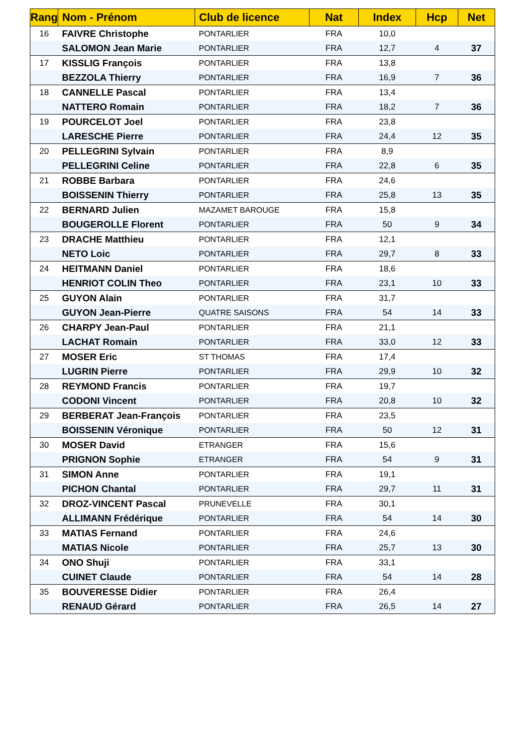| Rang | Nom - Prénom | Club de licence | Nat | Index | Hcp | Net |
| --- | --- | --- | --- | --- | --- | --- |
| 16 | FAIVRE Christophe | PONTARLIER | FRA | 10,0 | | |
| | SALOMON Jean Marie | PONTARLIER | FRA | 12,7 | 4 | 37 |
| 17 | KISSLIG François | PONTARLIER | FRA | 13,8 | | |
| | BEZZOLA Thierry | PONTARLIER | FRA | 16,9 | 7 | 36 |
| 18 | CANNELLE Pascal | PONTARLIER | FRA | 13,4 | | |
| | NATTERO Romain | PONTARLIER | FRA | 18,2 | 7 | 36 |
| 19 | POURCELOT Joel | PONTARLIER | FRA | 23,8 | | |
| | LARESCHE Pierre | PONTARLIER | FRA | 24,4 | 12 | 35 |
| 20 | PELLEGRINI Sylvain | PONTARLIER | FRA | 8,9 | | |
| | PELLEGRINI Celine | PONTARLIER | FRA | 22,8 | 6 | 35 |
| 21 | ROBBE Barbara | PONTARLIER | FRA | 24,6 | | |
| | BOISSENIN Thierry | PONTARLIER | FRA | 25,8 | 13 | 35 |
| 22 | BERNARD Julien | MAZAMET BAROUGE | FRA | 15,8 | | |
| | BOUGEROLLE Florent | PONTARLIER | FRA | 50 | 9 | 34 |
| 23 | DRACHE Matthieu | PONTARLIER | FRA | 12,1 | | |
| | NETO Loic | PONTARLIER | FRA | 29,7 | 8 | 33 |
| 24 | HEITMANN Daniel | PONTARLIER | FRA | 18,6 | | |
| | HENRIOT COLIN Theo | PONTARLIER | FRA | 23,1 | 10 | 33 |
| 25 | GUYON Alain | PONTARLIER | FRA | 31,7 | | |
| | GUYON Jean-Pierre | QUATRE SAISONS | FRA | 54 | 14 | 33 |
| 26 | CHARPY Jean-Paul | PONTARLIER | FRA | 21,1 | | |
| | LACHAT Romain | PONTARLIER | FRA | 33,0 | 12 | 33 |
| 27 | MOSER Eric | ST THOMAS | FRA | 17,4 | | |
| | LUGRIN Pierre | PONTARLIER | FRA | 29,9 | 10 | 32 |
| 28 | REYMOND Francis | PONTARLIER | FRA | 19,7 | | |
| | CODONI Vincent | PONTARLIER | FRA | 20,8 | 10 | 32 |
| 29 | BERBERAT Jean-François | PONTARLIER | FRA | 23,5 | | |
| | BOISSENIN Véronique | PONTARLIER | FRA | 50 | 12 | 31 |
| 30 | MOSER David | ETRANGER | FRA | 15,6 | | |
| | PRIGNON Sophie | ETRANGER | FRA | 54 | 9 | 31 |
| 31 | SIMON Anne | PONTARLIER | FRA | 19,1 | | |
| | PICHON Chantal | PONTARLIER | FRA | 29,7 | 11 | 31 |
| 32 | DROZ-VINCENT Pascal | PRUNEVELLE | FRA | 30,1 | | |
| | ALLIMANN Frédérique | PONTARLIER | FRA | 54 | 14 | 30 |
| 33 | MATIAS Fernand | PONTARLIER | FRA | 24,6 | | |
| | MATIAS Nicole | PONTARLIER | FRA | 25,7 | 13 | 30 |
| 34 | ONO Shuji | PONTARLIER | FRA | 33,1 | | |
| | CUINET Claude | PONTARLIER | FRA | 54 | 14 | 28 |
| 35 | BOUVERESSE Didier | PONTARLIER | FRA | 26,4 | | |
| | RENAUD Gérard | PONTARLIER | FRA | 26,5 | 14 | 27 |